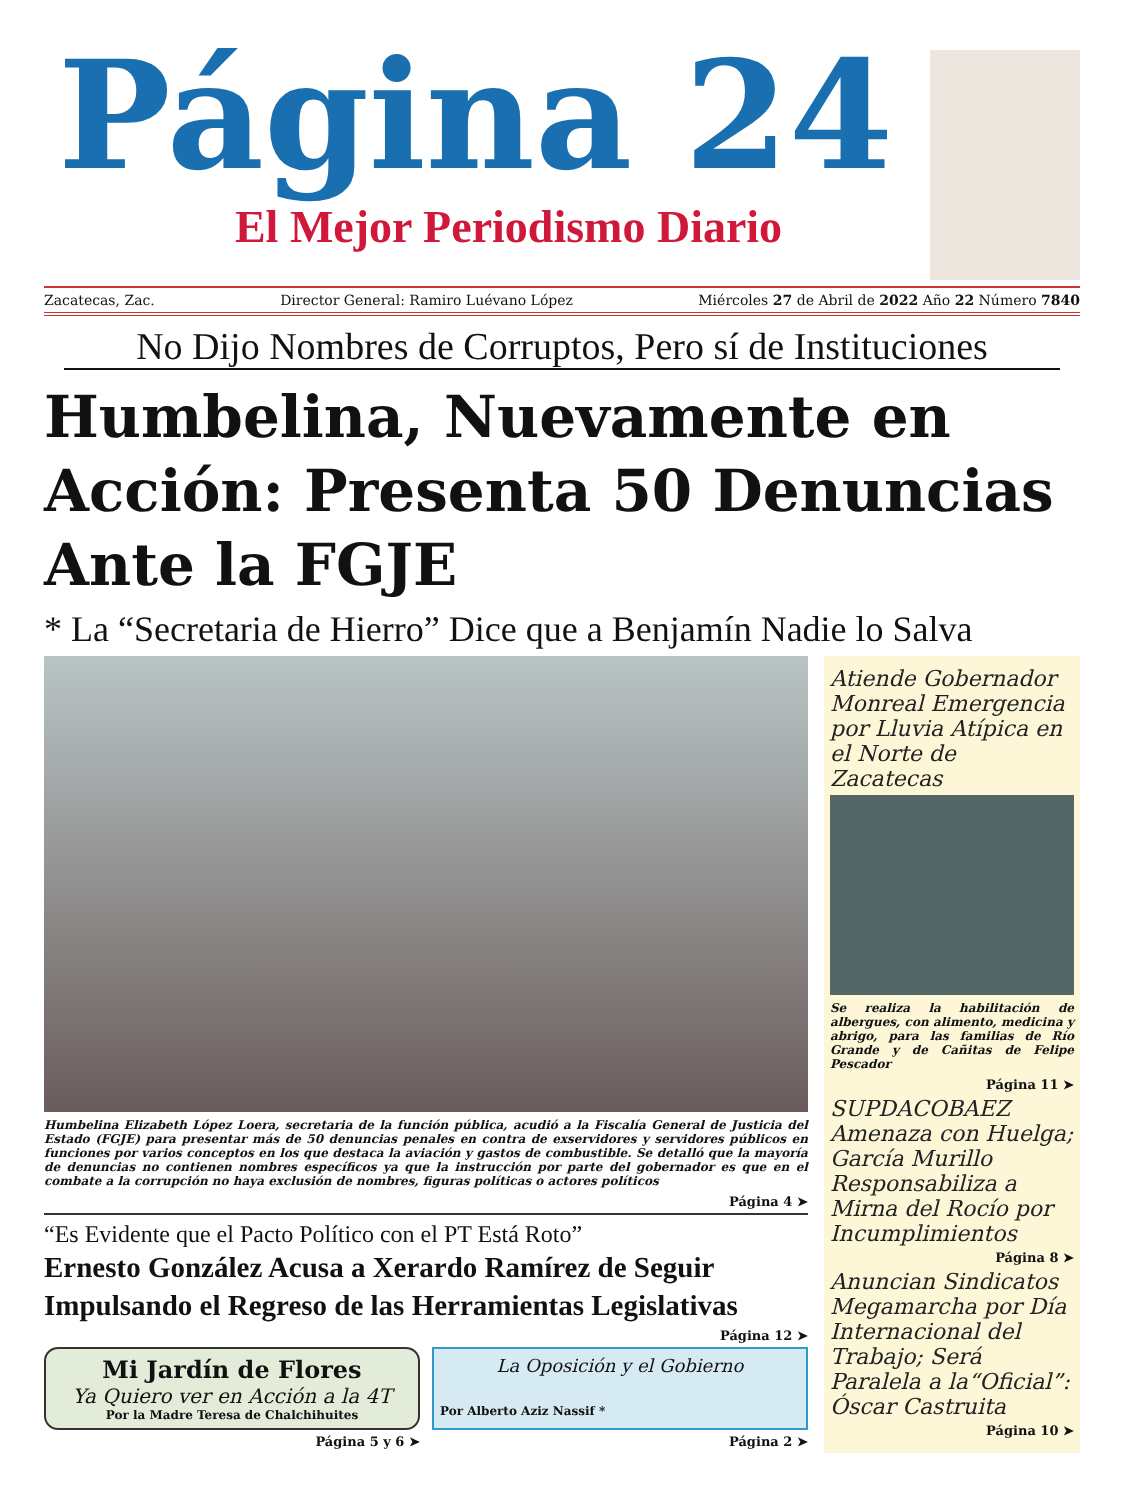Página 24
El Mejor Periodismo Diario
Zacatecas, Zac. Director General: Ramiro Luévano López Miércoles 27 de Abril de 2022 Año 22 Número 7840
No Dijo Nombres de Corruptos, Pero sí de Instituciones
Humbelina, Nuevamente en Acción: Presenta 50 Denuncias Ante la FGJE
* La “Secretaria de Hierro” Dice que a Benjamín Nadie lo Salva
Humbelina Elizabeth López Loera, secretaria de la función pública, acudió a la Fiscalía General de Justicia del Estado (FGJE) para presentar más de 50 denuncias penales en contra de exservidores y servidores públicos en funciones por varios conceptos en los que destaca la aviación y gastos de combustible. Se detalló que la mayoría de denuncias no contienen nombres específicos ya que la instrucción por parte del gobernador es que en el combate a la corrupción no haya exclusión de nombres, figuras políticas o actores políticos
Página 4 ➤
“Es Evidente que el Pacto Político con el PT Está Roto”
Ernesto González Acusa a Xerardo Ramírez de Seguir Impulsando el Regreso de las Herramientas Legislativas
Página 12 ➤
Mi Jardín de Flores
Ya Quiero ver en Acción a la 4T
Por la Madre Teresa de Chalchihuites
La Oposición y el Gobierno
Por Alberto Aziz Nassif *
Página 5 y 6 ➤ Página 2 ➤
Atiende Gobernador Monreal Emergencia por Lluvia Atípica en el Norte de Zacatecas
Se realiza la habilitación de albergues, con alimento, medicina y abrigo, para las familias de Río Grande y de Cañitas de Felipe Pescador
Página 11 ➤
SUPDACOBAEZ Amenaza con Huelga; García Murillo Responsabiliza a Mirna del Rocío por Incumplimientos
Página 8 ➤
Anuncian Sindicatos Megamarcha por Día Internacional del Trabajo; Será Paralela a la“Oficial”: Óscar Castruita
Página 10 ➤